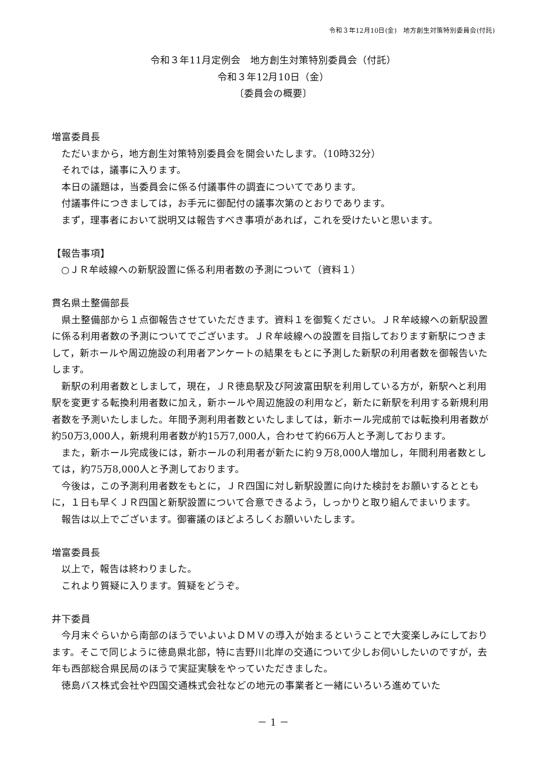令和３年12月10日(金)　地方創生対策特別委員会(付託)
令和３年11月定例会　地方創生対策特別委員会（付託）
令和３年12月10日（金）
〔委員会の概要〕
増富委員長
ただいまから，地方創生対策特別委員会を開会いたします。（10時32分）
それでは，議事に入ります。
本日の議題は，当委員会に係る付議事件の調査についてであります。
付議事件につきましては，お手元に御配付の議事次第のとおりであります。
まず，理事者において説明又は報告すべき事項があれば，これを受けたいと思います。
【報告事項】
○ＪＲ牟岐線への新駅設置に係る利用者数の予測について（資料１）
貫名県土整備部長
県土整備部から１点御報告させていただきます。資料１を御覧ください。ＪＲ牟岐線への新駅設置に係る利用者数の予測についてでございます。ＪＲ牟岐線への設置を目指しております新駅につきまして，新ホールや周辺施設の利用者アンケートの結果をもとに予測した新駅の利用者数を御報告いたします。
新駅の利用者数としまして，現在，ＪＲ徳島駅及び阿波富田駅を利用している方が，新駅へと利用駅を変更する転換利用者数に加え，新ホールや周辺施設の利用など，新たに新駅を利用する新規利用者数を予測いたしました。年間予測利用者数といたしましては，新ホール完成前では転換利用者数が約50万3,000人，新規利用者数が約15万7,000人，合わせて約66万人と予測しております。
また，新ホール完成後には，新ホールの利用者が新たに約９万8,000人増加し，年間利用者数としては，約75万8,000人と予測しております。
今後は，この予測利用者数をもとに，ＪＲ四国に対し新駅設置に向けた検討をお願いするとともに，１日も早くＪＲ四国と新駅設置について合意できるよう，しっかりと取り組んでまいります。
報告は以上でございます。御審議のほどよろしくお願いいたします。
増富委員長
以上で，報告は終わりました。
これより質疑に入ります。質疑をどうぞ。
井下委員
今月末ぐらいから南部のほうでいよいよＤＭＶの導入が始まるということで大変楽しみにしております。そこで同じように徳島県北部，特に吉野川北岸の交通について少しお伺いしたいのですが，去年も西部総合県民局のほうで実証実験をやっていただきました。
徳島バス株式会社や四国交通株式会社などの地元の事業者と一緒にいろいろ進めていた
－ 1 －